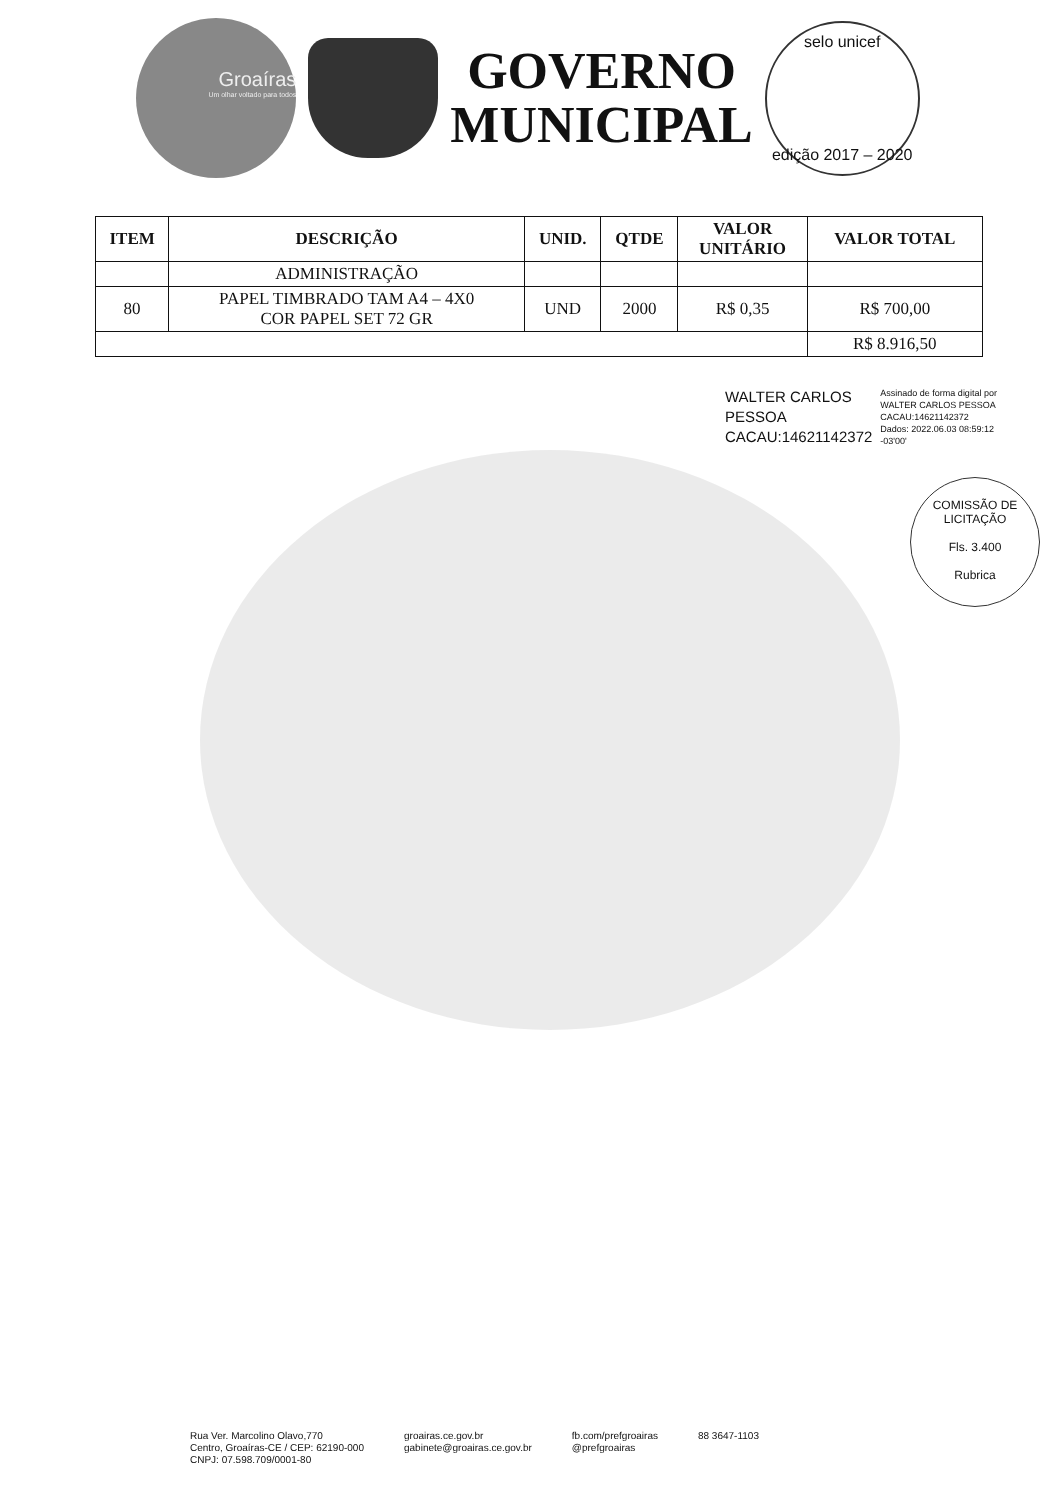Groaíras
Um olhar voltado para todos
GOVERNO
MUNICIPAL
selo unicef
edição 2017 – 2020
| ITEM | DESCRIÇÃO | UNID. | QTDE | VALOR UNITÁRIO | VALOR TOTAL |
| --- | --- | --- | --- | --- | --- |
| | ADMINISTRAÇÃO | | | | |
| 80 | PAPEL TIMBRADO TAM A4 – 4X0 COR PAPEL SET 72 GR | UND | 2000 | R$ 0,35 | R$ 700,00 |
| | | | | | R$ 8.916,50 |
WALTER CARLOS
PESSOA
CACAU:14621142372
Assinado de forma digital por
WALTER CARLOS PESSOA
CACAU:14621142372
Dados: 2022.06.03 08:59:12
-03'00'
COMISSÃO DE LICITAÇÃO
Fls. 3.400
Rubrica
Rua Ver. Marcolino Olavo,770
Centro, Groaíras-CE / CEP: 62190-000
CNPJ: 07.598.709/0001-80
groairas.ce.gov.br
gabinete@groairas.ce.gov.br
fb.com/prefgroairas
@prefgroairas
88 3647-1103